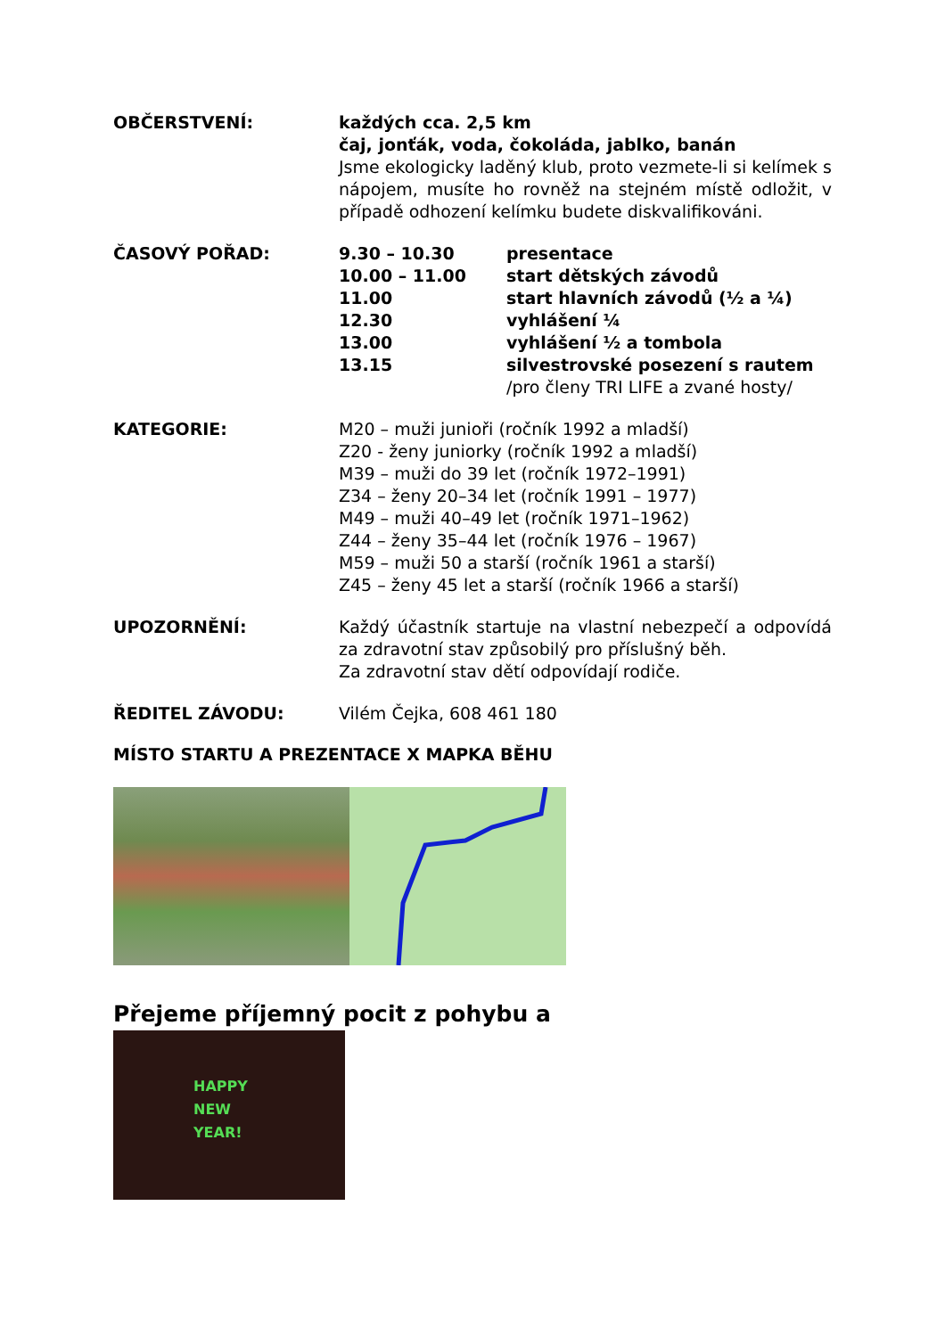OBČERSTVENÍ: každých cca. 2,5 km
čaj, jonťák, voda, čokoláda, jablko, banán
Jsme ekologicky laděný klub, proto vezmete-li si kelímek s nápojem, musíte ho rovněž na stejném místě odložit, v případě odhození kelímku budete diskvalifikováni.
ČASOVÝ POŘAD: 9.30 – 10.30 presentace
10.00 – 11.00 start dětských závodů
11.00 start hlavních závodů (½ a ¼)
12.30 vyhlášení ¼
13.00 vyhlášení ½ a tombola
13.15 silvestrovské posezení s rautem
/pro členy TRI LIFE a zvané hosty/
KATEGORIE: M20 – muži junioři (ročník 1992 a mladší)
Z20 - ženy juniorky (ročník 1992 a mladší)
M39 – muži do 39 let (ročník 1972–1991)
Z34 – ženy 20–34 let (ročník 1991 – 1977)
M49 – muži 40–49 let (ročník 1971–1962)
Z44 – ženy 35–44 let (ročník 1976 – 1967)
M59 – muži 50 a starší (ročník 1961 a starší)
Z45 – ženy 45 let a starší (ročník 1966 a starší)
UPOZORNĚNÍ: Každý účastník startuje na vlastní nebezpečí a odpovídá za zdravotní stav způsobilý pro příslušný běh.
Za zdravotní stav dětí odpovídají rodiče.
ŘEDITEL ZÁVODU: Vilém Čejka, 608 461 180
MÍSTO STARTU A PREZENTACE X MAPKA BĚHU
Přejeme příjemný pocit z pohybu a
HAPPY
NEW
YEAR!